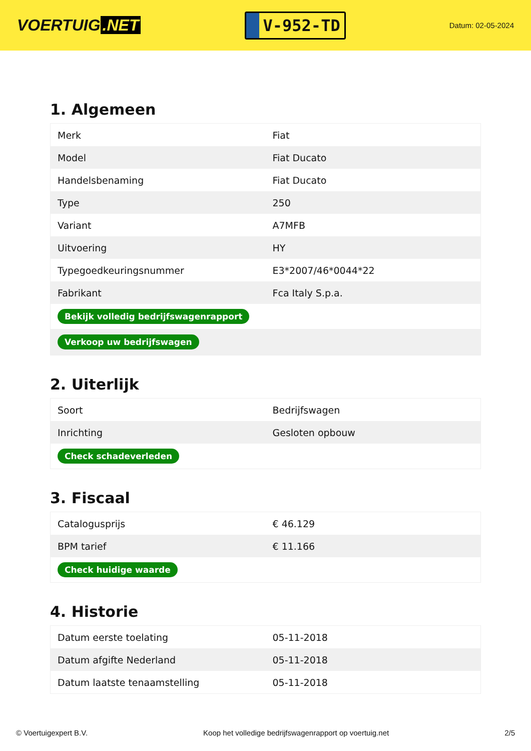VOERTUIG.NET
V-952-TD
Datum: 02-05-2024
1. Algemeen
| Merk | Fiat |
| Model | Fiat Ducato |
| Handelsbenaming | Fiat Ducato |
| Type | 250 |
| Variant | A7MFB |
| Uitvoering | HY |
| Typegoedkeuringsnummer | E3*2007/46*0044*22 |
| Fabrikant | Fca Italy S.p.a. |
| Bekijk volledig bedrijfswagenrapport | |
| Verkoop uw bedrijfswagen | |
2. Uiterlijk
| Soort | Bedrijfswagen |
| Inrichting | Gesloten opbouw |
| Check schadeverleden | |
3. Fiscaal
| Catalogusprijs | € 46.129 |
| BPM tarief | € 11.166 |
| Check huidige waarde | |
4. Historie
| Datum eerste toelating | 05-11-2018 |
| Datum afgifte Nederland | 05-11-2018 |
| Datum laatste tenaamstelling | 05-11-2018 |
© Voertuigexpert B.V. Koop het volledige bedrijfswagenrapport op voertuig.net 2/5